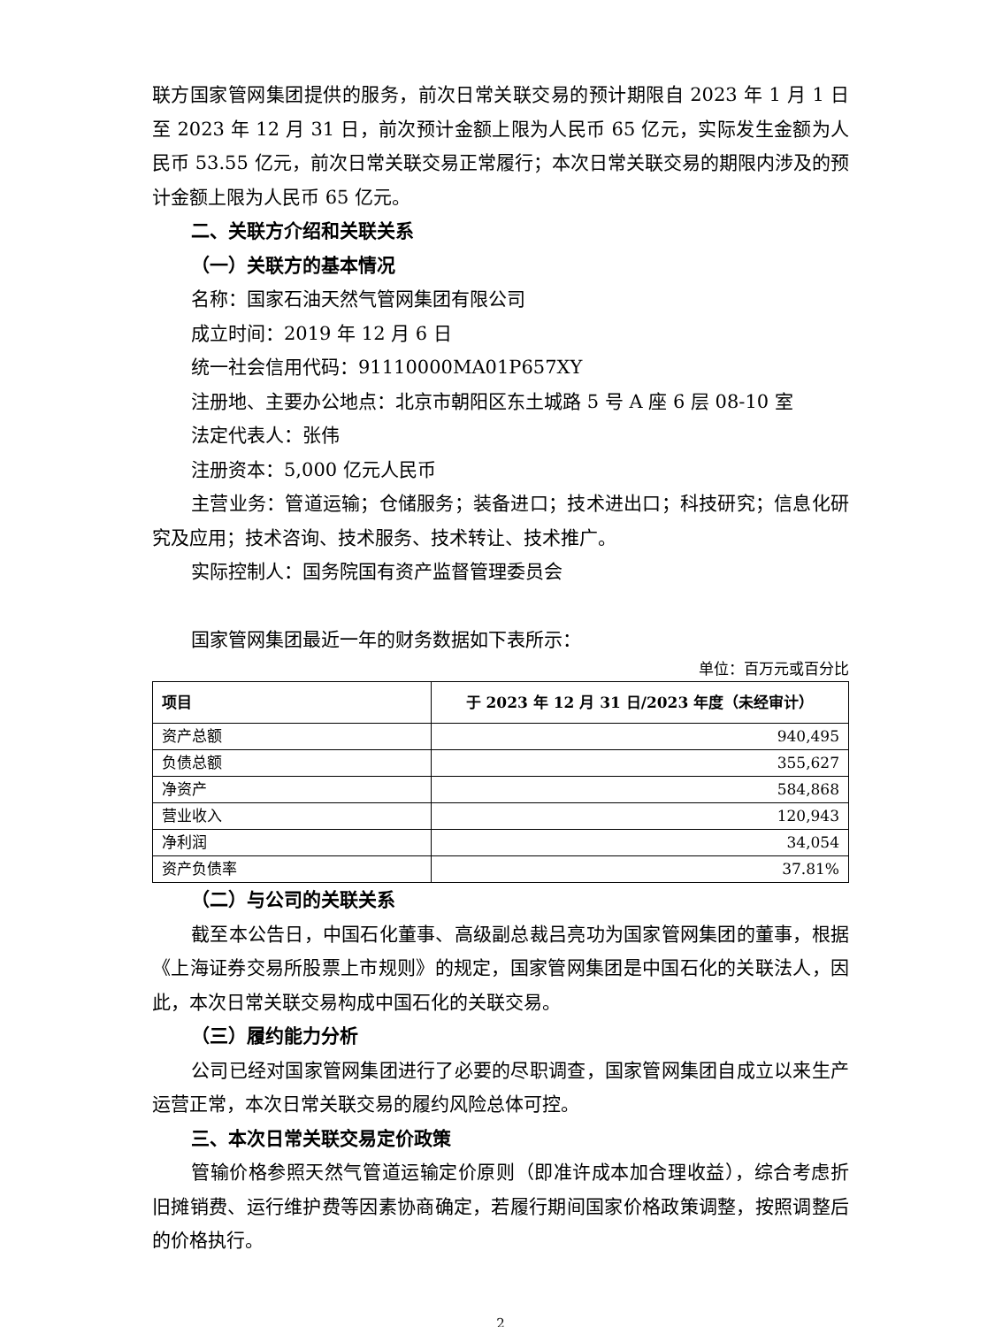联方国家管网集团提供的服务，前次日常关联交易的预计期限自 2023 年 1 月 1 日至 2023 年 12 月 31 日，前次预计金额上限为人民币 65 亿元，实际发生金额为人民币 53.55 亿元，前次日常关联交易正常履行；本次日常关联交易的期限内涉及的预计金额上限为人民币 65 亿元。
二、关联方介绍和关联关系
（一）关联方的基本情况
名称：国家石油天然气管网集团有限公司
成立时间：2019 年 12 月 6 日
统一社会信用代码：91110000MA01P657XY
注册地、主要办公地点：北京市朝阳区东土城路 5 号 A 座 6 层 08-10 室
法定代表人：张伟
注册资本：5,000 亿元人民币
主营业务：管道运输；仓储服务；装备进口；技术进出口；科技研究；信息化研究及应用；技术咨询、技术服务、技术转让、技术推广。
实际控制人：国务院国有资产监督管理委员会
国家管网集团最近一年的财务数据如下表所示：
单位：百万元或百分比
| 项目 | 于 2023 年 12 月 31 日/2023 年度（未经审计） |
| --- | --- |
| 资产总额 | 940,495 |
| 负债总额 | 355,627 |
| 净资产 | 584,868 |
| 营业收入 | 120,943 |
| 净利润 | 34,054 |
| 资产负债率 | 37.81% |
（二）与公司的关联关系
截至本公告日，中国石化董事、高级副总裁吕亮功为国家管网集团的董事，根据《上海证券交易所股票上市规则》的规定，国家管网集团是中国石化的关联法人，因此，本次日常关联交易构成中国石化的关联交易。
（三）履约能力分析
公司已经对国家管网集团进行了必要的尽职调查，国家管网集团自成立以来生产运营正常，本次日常关联交易的履约风险总体可控。
三、本次日常关联交易定价政策
管输价格参照天然气管道运输定价原则（即准许成本加合理收益），综合考虑折旧摊销费、运行维护费等因素协商确定，若履行期间国家价格政策调整，按照调整后的价格执行。
2